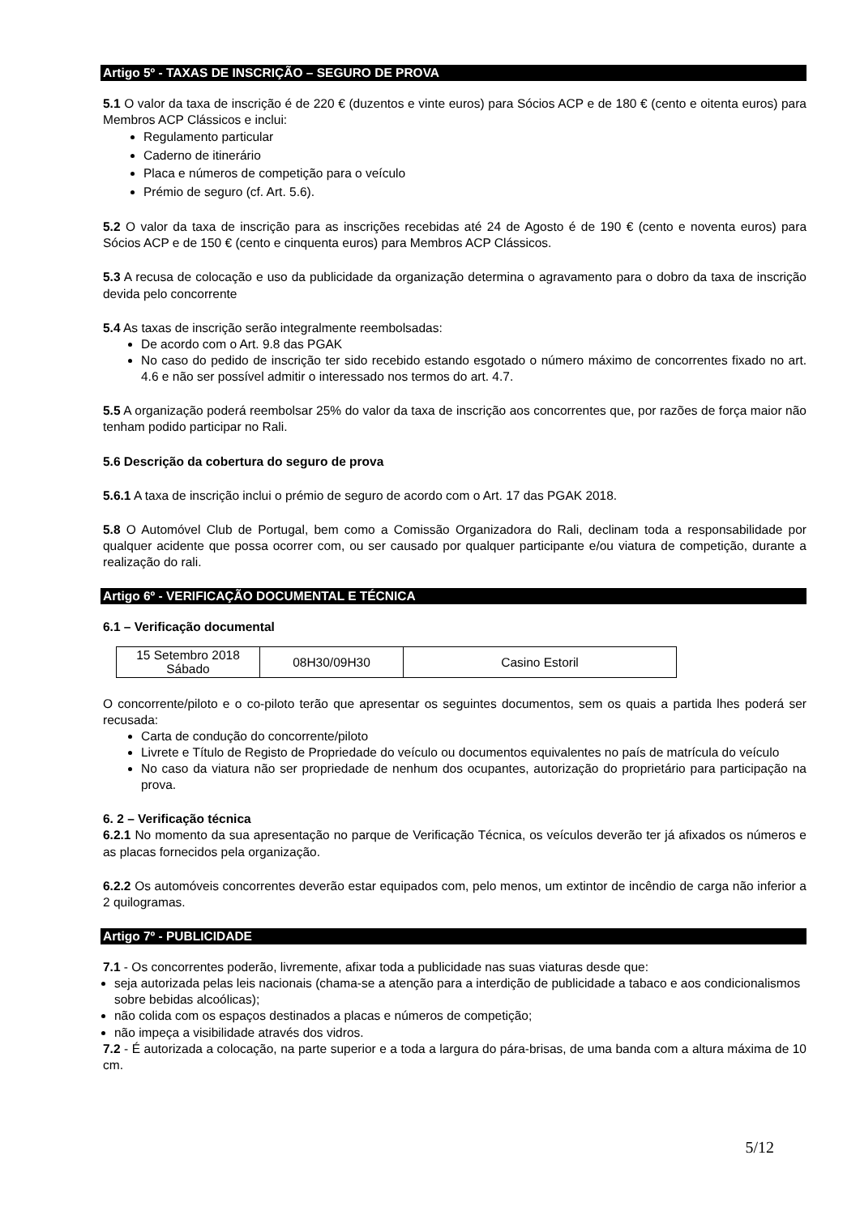Artigo 5º - TAXAS DE INSCRIÇÃO – SEGURO DE PROVA
5.1 O valor da taxa de inscrição é de 220 € (duzentos e vinte euros) para Sócios ACP e de 180 € (cento e oitenta euros) para Membros ACP Clássicos e inclui:
Regulamento particular
Caderno de itinerário
Placa e números de competição para o veículo
Prémio de seguro (cf. Art. 5.6).
5.2 O valor da taxa de inscrição para as inscrições recebidas até 24 de Agosto é de 190 € (cento e noventa euros) para Sócios ACP e de 150 € (cento e cinquenta euros) para Membros ACP Clássicos.
5.3 A recusa de colocação e uso da publicidade da organização determina o agravamento para o dobro da taxa de inscrição devida pelo concorrente
5.4 As taxas de inscrição serão integralmente reembolsadas:
De acordo com o Art. 9.8 das PGAK
No caso do pedido de inscrição ter sido recebido estando esgotado o número máximo de concorrentes fixado no art. 4.6 e não ser possível admitir o interessado nos termos do art. 4.7.
5.5 A organização poderá reembolsar 25% do valor da taxa de inscrição aos concorrentes que, por razões de força maior não tenham podido participar no Rali.
5.6 Descrição da cobertura do seguro de prova
5.6.1 A taxa de inscrição inclui o prémio de seguro de acordo com o Art. 17 das PGAK 2018.
5.8 O Automóvel Club de Portugal, bem como a Comissão Organizadora do Rali, declinam toda a responsabilidade por qualquer acidente que possa ocorrer com, ou ser causado por qualquer participante e/ou viatura de competição, durante a realização do rali.
Artigo 6º - VERIFICAÇÃO DOCUMENTAL E TÉCNICA
6.1 – Verificação documental
| 15 Setembro 2018 Sábado | 08H30/09H30 | Casino Estoril |
O concorrente/piloto e o co-piloto terão que apresentar os seguintes documentos, sem os quais a partida lhes poderá ser recusada:
Carta de condução do concorrente/piloto
Livrete e Título de Registo de Propriedade do veículo ou documentos equivalentes no país de matrícula do veículo
No caso da viatura não ser propriedade de nenhum dos ocupantes, autorização do proprietário para participação na prova.
6. 2 – Verificação técnica
6.2.1 No momento da sua apresentação no parque de Verificação Técnica, os veículos deverão ter já afixados os números e as placas fornecidos pela organização.
6.2.2 Os automóveis concorrentes deverão estar equipados com, pelo menos, um extintor de incêndio de carga não inferior a 2 quilogramas.
Artigo 7º - PUBLICIDADE
7.1 - Os concorrentes poderão, livremente, afixar toda a publicidade nas suas viaturas desde que:
seja autorizada pelas leis nacionais (chama-se a atenção para a interdição de publicidade a tabaco e aos condicionalismos sobre bebidas alcoólicas);
não colida com os espaços destinados a placas e números de competição;
não impeça a visibilidade através dos vidros.
7.2 - É autorizada a colocação, na parte superior e a toda a largura do pára-brisas, de uma banda com a altura máxima de 10 cm.
5/12